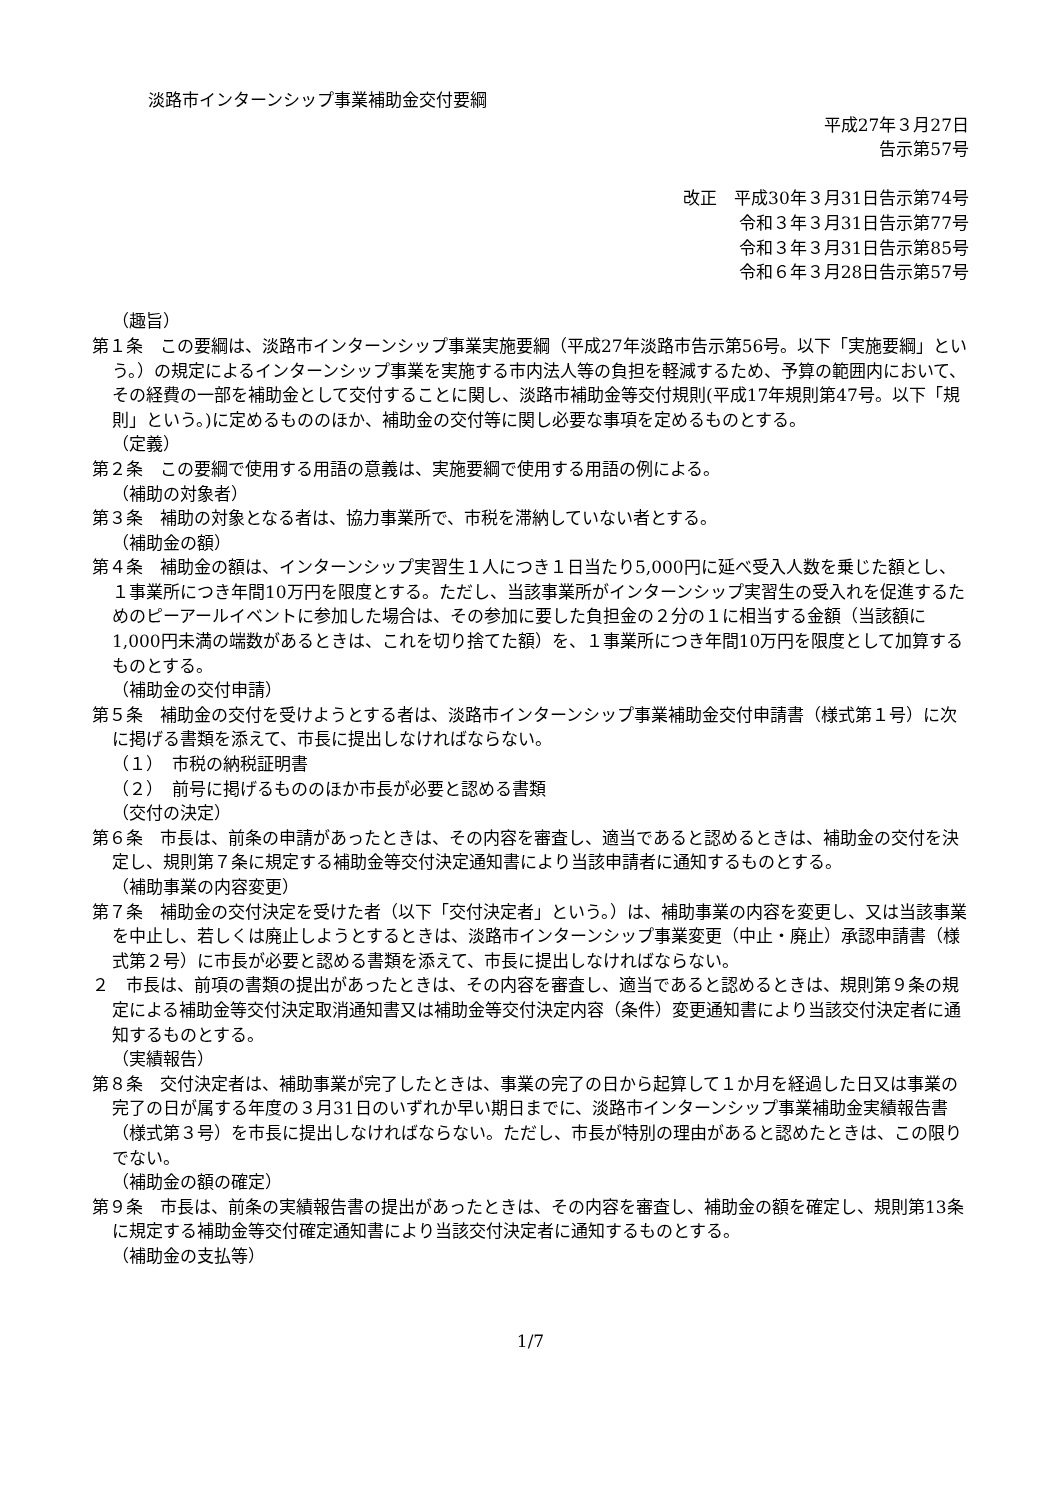淡路市インターンシップ事業補助金交付要綱
平成27年３月27日
告示第57号
改正　 平成30年３月31日告示第74号
令和３年３月31日告示第77号
令和３年３月31日告示第85号
令和６年３月28日告示第57号
（趣旨）
第１条　この要綱は、淡路市インターンシップ事業実施要綱（平成27年淡路市告示第56号。以下「実施要綱」という。）の規定によるインターンシップ事業を実施する市内法人等の負担を軽減するため、予算の範囲内において、その経費の一部を補助金として交付することに関し、淡路市補助金等交付規則(平成17年規則第47号。以下「規則」という。)に定めるもののほか、補助金の交付等に関し必要な事項を定めるものとする。
（定義）
第２条　この要綱で使用する用語の意義は、実施要綱で使用する用語の例による。
（補助の対象者）
第３条　補助の対象となる者は、協力事業所で、市税を滞納していない者とする。
（補助金の額）
第４条　補助金の額は、インターンシップ実習生１人につき１日当たり5,000円に延べ受入人数を乗じた額とし、１事業所につき年間10万円を限度とする。ただし、当該事業所がインターンシップ実習生の受入れを促進するためのピーアールイベントに参加した場合は、その参加に要した負担金の２分の１に相当する金額（当該額に1,000円未満の端数があるときは、これを切り捨てた額）を、１事業所につき年間10万円を限度として加算するものとする。
（補助金の交付申請）
第５条　補助金の交付を受けようとする者は、淡路市インターンシップ事業補助金交付申請書（様式第１号）に次に掲げる書類を添えて、市長に提出しなければならない。
（１）　市税の納税証明書
（２）　前号に掲げるもののほか市長が必要と認める書類
（交付の決定）
第６条　市長は、前条の申請があったときは、その内容を審査し、適当であると認めるときは、補助金の交付を決定し、規則第７条に規定する補助金等交付決定通知書により当該申請者に通知するものとする。
（補助事業の内容変更）
第７条　補助金の交付決定を受けた者（以下「交付決定者」という。）は、補助事業の内容を変更し、又は当該事業を中止し、若しくは廃止しようとするときは、淡路市インターンシップ事業変更（中止・廃止）承認申請書（様式第２号）に市長が必要と認める書類を添えて、市長に提出しなければならない。
２　市長は、前項の書類の提出があったときは、その内容を審査し、適当であると認めるときは、規則第９条の規定による補助金等交付決定取消通知書又は補助金等交付決定内容（条件）変更通知書により当該交付決定者に通知するものとする。
（実績報告）
第８条　交付決定者は、補助事業が完了したときは、事業の完了の日から起算して１か月を経過した日又は事業の完了の日が属する年度の３月31日のいずれか早い期日までに、淡路市インターンシップ事業補助金実績報告書（様式第３号）を市長に提出しなければならない。ただし、市長が特別の理由があると認めたときは、この限りでない。
（補助金の額の確定）
第９条　市長は、前条の実績報告書の提出があったときは、その内容を審査し、補助金の額を確定し、規則第13条に規定する補助金等交付確定通知書により当該交付決定者に通知するものとする。
（補助金の支払等）
1/7